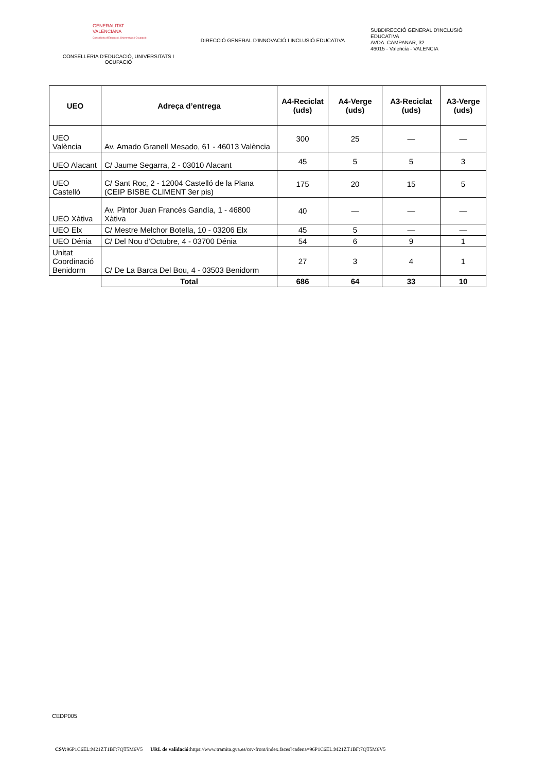GENERALITAT
VALENCIANA
Conselleria d'Educació, Universitats i Ocupació
CONSELLERIA D'EDUCACIÓ, UNIVERSITATS I OCUPACIÓ
DIRECCIÓ GENERAL D'INNOVACIÓ I INCLUSIÓ EDUCATIVA
SUBDIRECCIÓ GENERAL D'INCLUSIÓ
EDUCATIVA
AVDA. CAMPANAR, 32
46015 - Valencia - VALENCIA
| UEO | Adreça d’entrega | A4-Reciclat (uds) | A4-Verge (uds) | A3-Reciclat (uds) | A3-Verge (uds) |
| --- | --- | --- | --- | --- | --- |
| UEO València | Av. Amado Granell Mesado, 61 - 46013 València | 300 | 25 | — | — |
| UEO Alacant | C/ Jaume Segarra, 2 - 03010 Alacant | 45 | 5 | 5 | 3 |
| UEO Castelló | C/ Sant Roc, 2 - 12004 Castelló de la Plana (CEIP BISBE CLIMENT 3er pis) | 175 | 20 | 15 | 5 |
| UEO Xàtiva | Av. Pintor Juan Francés Gandía, 1 - 46800 Xàtiva | 40 | — | — | — |
| UEO Elx | C/ Mestre Melchor Botella, 10 - 03206 Elx | 45 | 5 | — | — |
| UEO Dénia | C/ Del Nou d'Octubre, 4 - 03700 Dénia | 54 | 6 | 9 | 1 |
| Unitat Coordinació Benidorm | C/ De La Barca Del Bou, 4 - 03503 Benidorm | 27 | 3 | 4 | 1 |
| | Total | 686 | 64 | 33 | 10 |
CEDP005
CSV: 96P1C6EL:M21ZT1BF:7QT5M6V5 URL de validació: https://www.tramita.gva.es/csv-front/index.faces?cadena=96P1C6EL:M21ZT1BF:7QT5M6V5